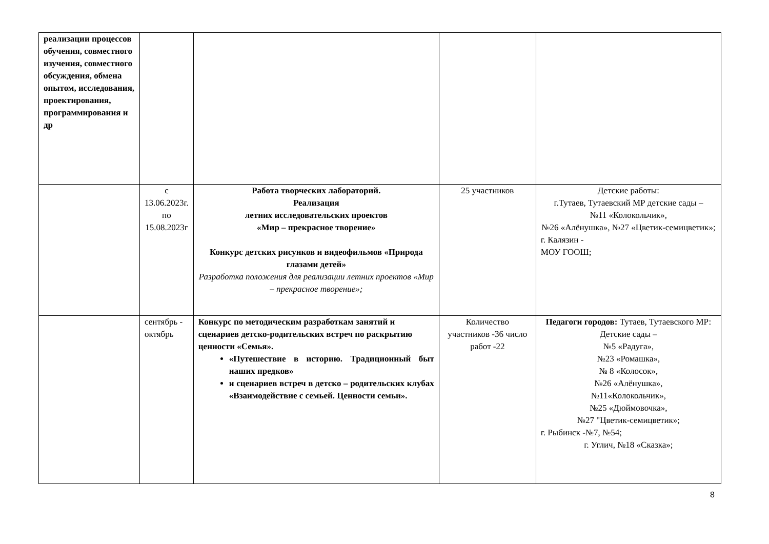| реализации процессов обучения, совместного изучения, совместного обсуждения, обмена опытом, исследования, проектирования, программирования и др | | | | |
| | с 13.06.2023г. по 15.08.2023г | Работа творческих лабораторий. Реализация летних исследовательских проектов «Мир – прекрасное творение» Конкурс детских рисунков и видеофильмов «Природа глазами детей» Разработка положения для реализации летних проектов «Мир – прекрасное творение»; | 25 участников | Детские работы: г.Тутаев, Тутаевский МР детские сады – №11 «Колокольчик», №26 «Алёнушка», №27 «Цветик-семицветик»; г. Калязин - МОУ ГООШ; |
| | сентябрь - октябрь | Конкурс по методическим разработкам занятий и сценариев детско-родительских встреч по раскрытию ценности «Семья». «Путешествие в историю. Традиционный быт наших предков» и сценариев встреч в детско – родительских клубах «Взаимодействие с семьей. Ценности семьи». | Количество участников -36 число работ -22 | Педагоги городов: Тутаев, Тутаевского МР: Детские сады – №5 «Радуга», №23 «Ромашка», № 8 «Колосок», №26 «Алёнушка», №11«Колокольчик», №25 «Дюймовочка», №27 "Цветик-семицветик»; г. Рыбинск -№7, №54; г. Углич, №18 «Сказка»; |
8